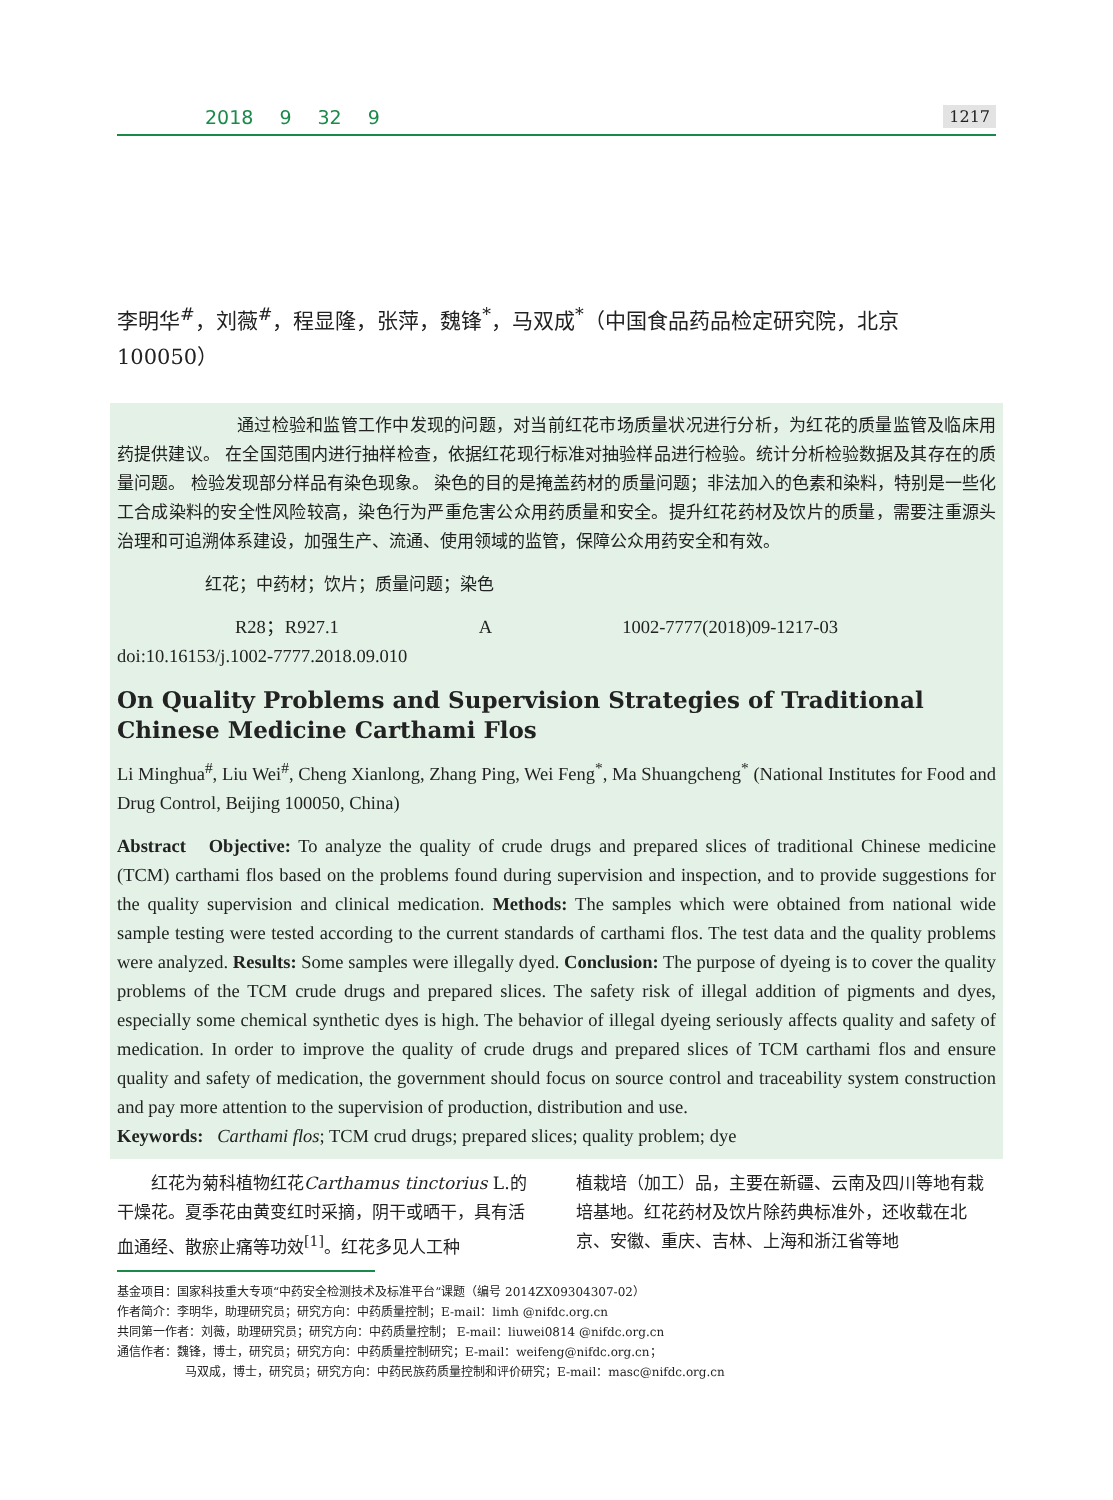2018 9 32 9 1217
李明华<sup>#</sup>，刘薇<sup>#</sup>，程显隆，张萍，魏锋<sup>*</sup>，马双成<sup>*</sup>（中国食品药品检定研究院，北京 100050）
通过检验和监管工作中发现的问题，对当前红花市场质量状况进行分析，为红花的质量监管及临床用药提供建议。 在全国范围内进行抽样检查，依据红花现行标准对抽验样品进行检验。统计分析检验数据及其存在的质量问题。 检验发现部分样品有染色现象。 染色的目的是掩盖药材的质量问题；非法加入的色素和染料，特别是一些化工合成染料的安全性风险较高，染色行为严重危害公众用药质量和安全。提升红花药材及饮片的质量，需要注重源头治理和可追溯体系建设，加强生产、流通、使用领域的监管，保障公众用药安全和有效。
红花；中药材；饮片；质量问题；染色
R28；R927.1 A 1002-7777(2018)09-1217-03
doi:10.16153/j.1002-7777.2018.09.010
On Quality Problems and Supervision Strategies of Traditional Chinese Medicine Carthami Flos
Li Minghua<sup>#</sup>, Liu Wei<sup>#</sup>, Cheng Xianlong, Zhang Ping, Wei Feng<sup>*</sup>, Ma Shuangcheng<sup>*</sup> (National Institutes for Food and Drug Control, Beijing 100050, China)
Abstract Objective: To analyze the quality of crude drugs and prepared slices of traditional Chinese medicine (TCM) carthami flos based on the problems found during supervision and inspection, and to provide suggestions for the quality supervision and clinical medication. Methods: The samples which were obtained from national wide sample testing were tested according to the current standards of carthami flos. The test data and the quality problems were analyzed. Results: Some samples were illegally dyed. Conclusion: The purpose of dyeing is to cover the quality problems of the TCM crude drugs and prepared slices. The safety risk of illegal addition of pigments and dyes, especially some chemical synthetic dyes is high. The behavior of illegal dyeing seriously affects quality and safety of medication. In order to improve the quality of crude drugs and prepared slices of TCM carthami flos and ensure quality and safety of medication, the government should focus on source control and traceability system construction and pay more attention to the supervision of production, distribution and use.
Keywords: Carthami flos; TCM crud drugs; prepared slices; quality problem; dye
红花为菊科植物红花Carthamus tinctorius L.的干燥花。夏季花由黄变红时采摘，阴干或晒干，具有活血通经、散瘀止痛等功效<sup>[1]</sup>。红花多见人工种
植栽培（加工）品，主要在新疆、云南及四川等地有栽培基地。红花药材及饮片除药典标准外，还收载在北京、安徽、重庆、吉林、上海和浙江省等地
基金项目：国家科技重大专项“中药安全检测技术及标准平台”课题（编号 2014ZX09304307-02）
作者简介：李明华，助理研究员；研究方向：中药质量控制；E-mail：limh @nifdc.org.cn
共同第一作者：刘薇，助理研究员；研究方向：中药质量控制； E-mail：liuwei0814 @nifdc.org.cn
通信作者：魏锋，博士，研究员；研究方向：中药质量控制研究；E-mail：weifeng@nifdc.org.cn；
马双成，博士，研究员；研究方向：中药民族药质量控制和评价研究；E-mail：masc@nifdc.org.cn